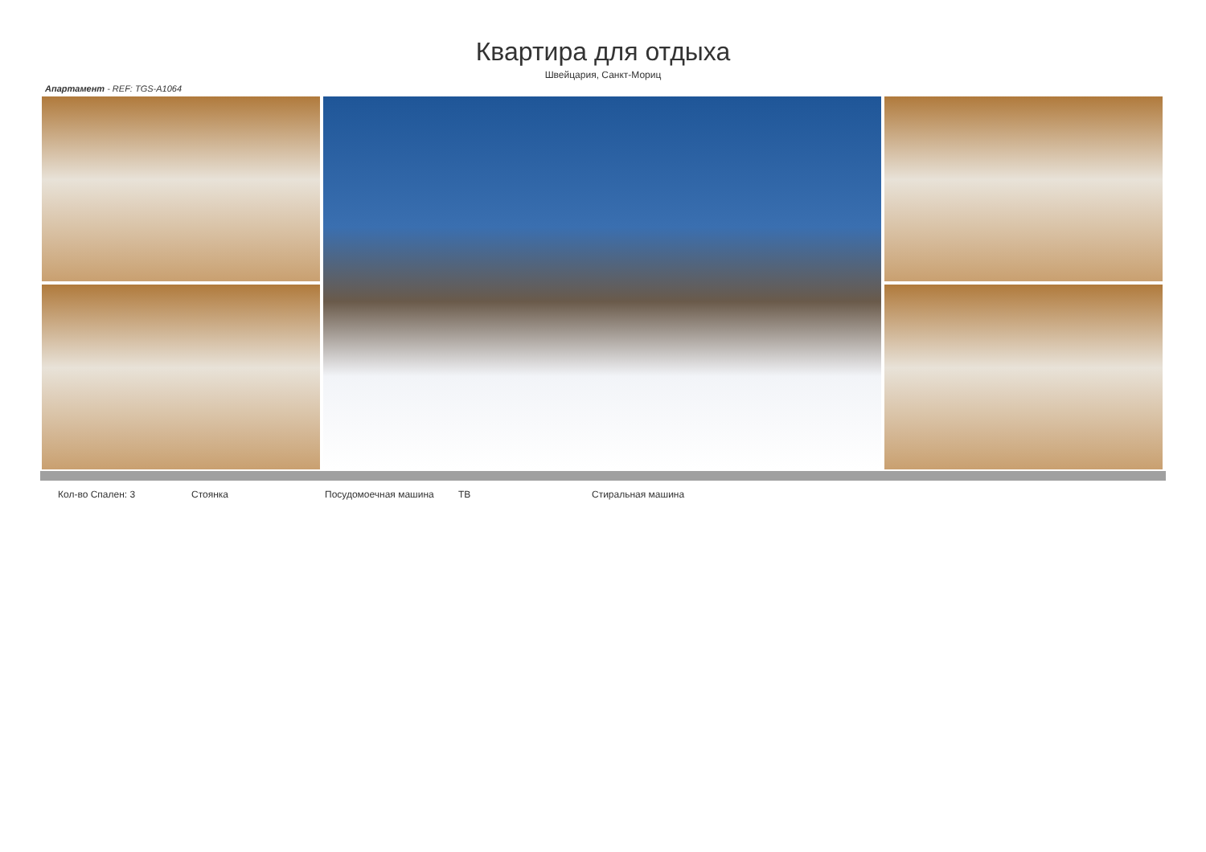Квартира для отдыха
Швейцария, Санкт-Мориц
Апартамент - REF: TGS-A1064
Кол-во Спален: 3 Стоянка Посудомоечная машина ТВ Стиральная машина